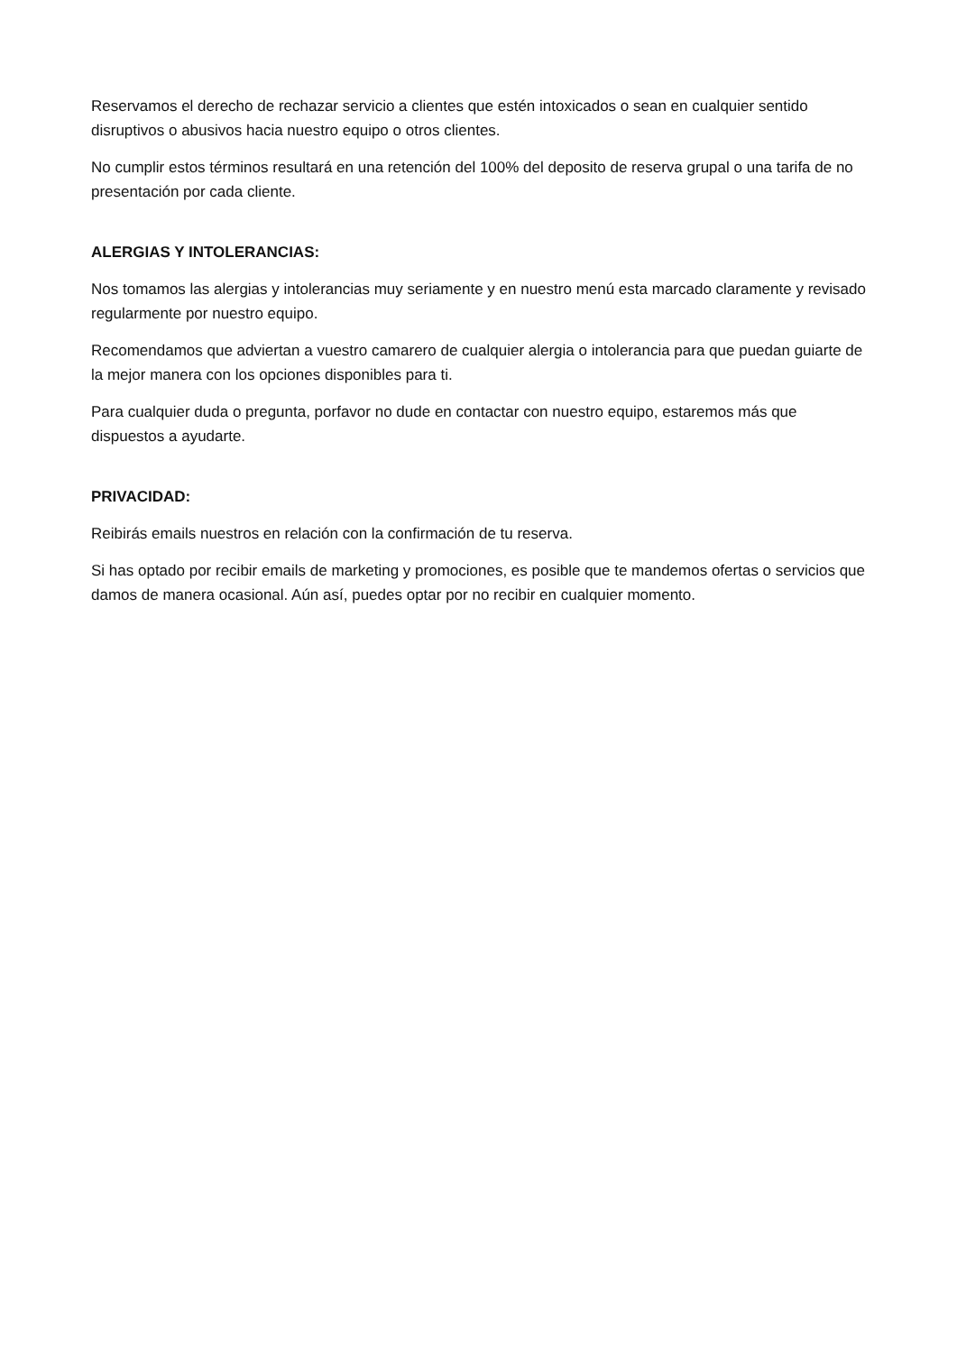Reservamos el derecho de rechazar servicio a clientes que estén intoxicados o sean en cualquier sentido disruptivos o abusivos hacia nuestro equipo o otros clientes.
No cumplir estos términos resultará en una retención del 100% del deposito de reserva grupal o una tarifa de no presentación por cada cliente.
ALERGIAS Y INTOLERANCIAS:
Nos tomamos las alergias y intolerancias muy seriamente y en nuestro menú esta marcado claramente y revisado regularmente por nuestro equipo.
Recomendamos que adviertan a vuestro camarero de cualquier alergia o intolerancia para que puedan guiarte de la mejor manera con los opciones disponibles para ti.
Para cualquier duda o pregunta, porfavor no dude en contactar con nuestro equipo, estaremos más que dispuestos a ayudarte.
PRIVACIDAD:
Reibirás emails nuestros en relación con la confirmación de tu reserva.
Si has optado por recibir emails de marketing y promociones, es posible que te mandemos ofertas o servicios que damos de manera ocasional. Aún así, puedes optar por no recibir en cualquier momento.